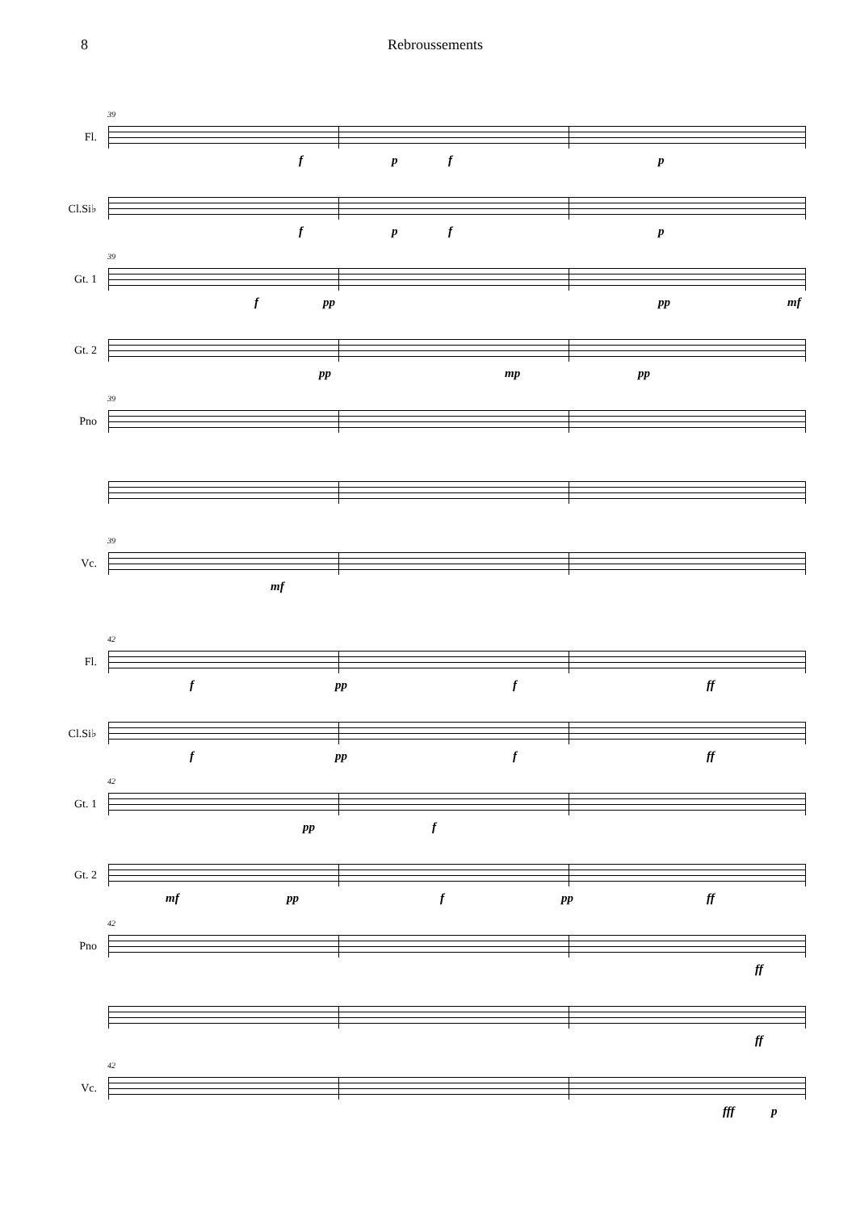8 Rebroussements
Fl.
39
f p f p
Cl.Si♭
f p f p
Gt. 1
39
f pp pp mf
Gt. 2
pp mp pp
Pno
39
Vc.
39
mf
Fl.
42
f pp f ff
Cl.Si♭
f pp f ff
Gt. 1
42
pp f
Gt. 2
mf pp f pp ff
Pno
42
ff
ff
Vc.
42
fff p